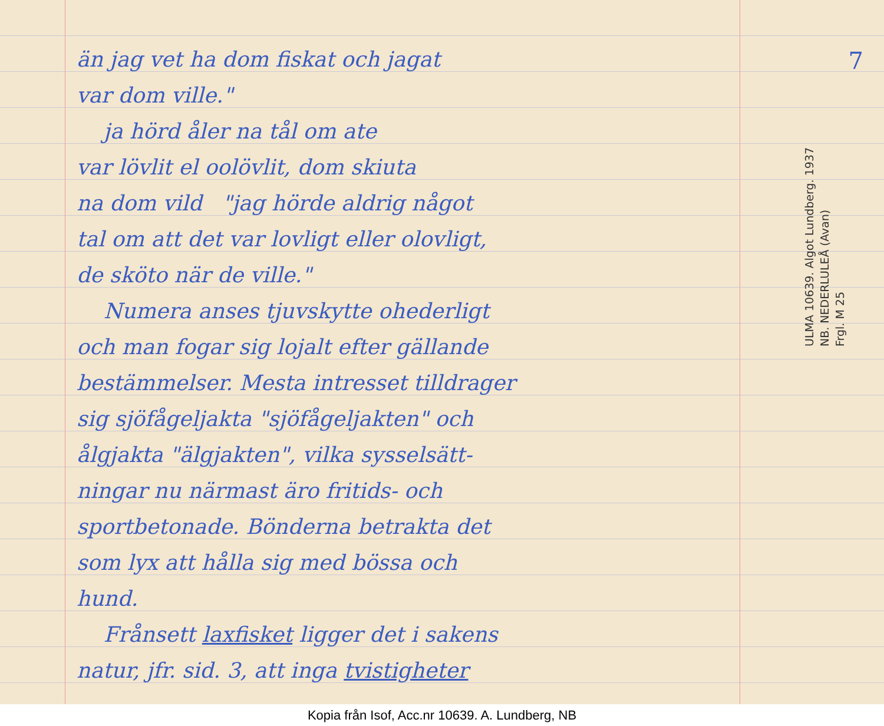7
än jag vet ha dom fiskat och jagat
var dom ville."
ja hörd åler na tål om ate
var lövlit el oolövlit, dom skiuta
na dom vild "jag hörde aldrig något
tal om att det var lovligt eller olovligt,
de sköto när de ville."
Numera anses tjuvskytte ohederligt
och man fogar sig lojalt efter gällande
bestämmelser. Mesta intresset tilldrager
sig sjöfågeljakta "sjöfågeljakten" och
ålgjakta "älgjakten", vilka sysselsätt-
ningar nu närmast äro fritids- och
sportbetonade. Bönderna betrakta det
som lyx att hålla sig med bössa och
hund.
Frånsett laxfisket ligger det i sakens
natur, jfr. sid. 3, att inga tvistigheter
ULMA 10639. Algot Lundberg. 1937
NB. NEDERLULEÅ (Avan)
Frgl. M 25
Kopia från Isof, Acc.nr 10639. A. Lundberg, NB